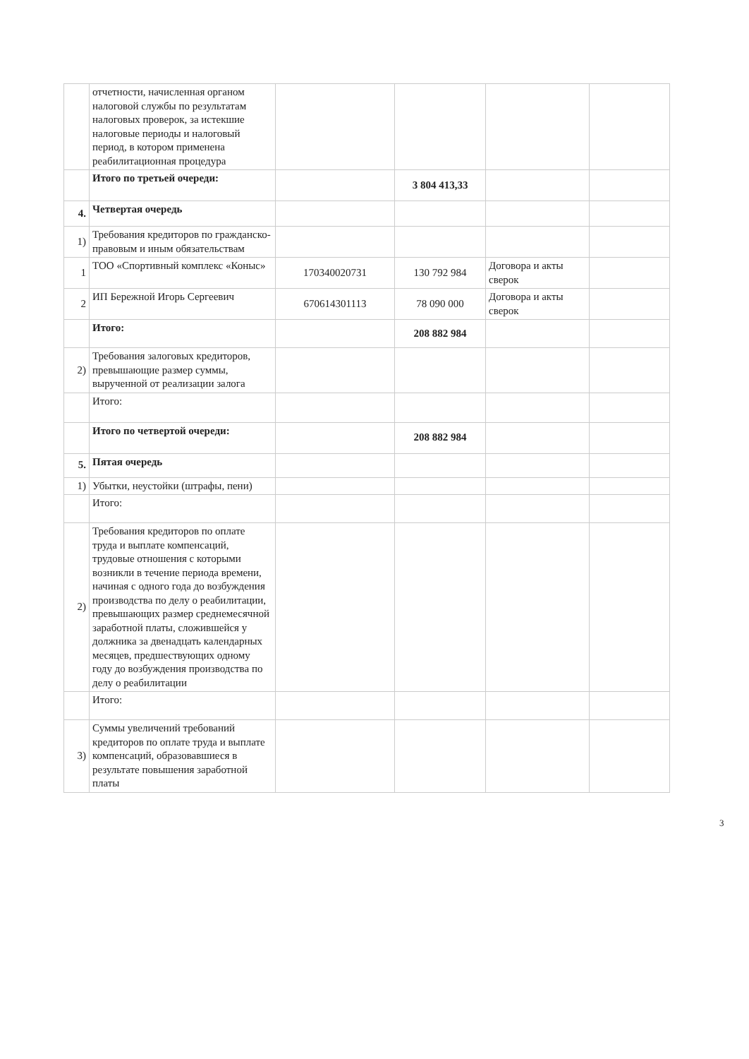| | отчетности, начисленная органом налоговой службы по результатам налоговых проверок, за истекшие налоговые периоды и налоговый период, в котором применена реабилитационная процедура | | | | |
| | Итого по третьей очереди: | | 3 804 413,33 | | |
| 4. | Четвертая очередь | | | | |
| 1) | Требования кредиторов по гражданско-правовым и иным обязательствам | | | | |
| 1 | ТОО «Спортивный комплекс «Коныс» | 170340020731 | 130 792 984 | Договора и акты сверок | |
| 2 | ИП Бережной Игорь Сергеевич | 670614301113 | 78 090 000 | Договора и акты сверок | |
| | Итого: | | 208 882 984 | | |
| 2) | Требования залоговых кредиторов, превышающие размер суммы, вырученной от реализации залога | | | | |
| | Итого: | | | | |
| | Итого по четвертой очереди: | | 208 882 984 | | |
| 5. | Пятая очередь | | | | |
| 1) | Убытки, неустойки (штрафы, пени) | | | | |
| | Итого: | | | | |
| 2) | Требования кредиторов по оплате труда и выплате компенсаций, трудовые отношения с которыми возникли в течение периода времени, начиная с одного года до возбуждения производства по делу о реабилитации, превышающих размер среднемесячной заработной платы, сложившейся у должника за двенадцать календарных месяцев, предшествующих одному году до возбуждения производства по делу о реабилитации | | | | |
| | Итого: | | | | |
| 3) | Суммы увеличений требований кредиторов по оплате труда и выплате компенсаций, образовавшиеся в результате повышения заработной платы | | | | |
3